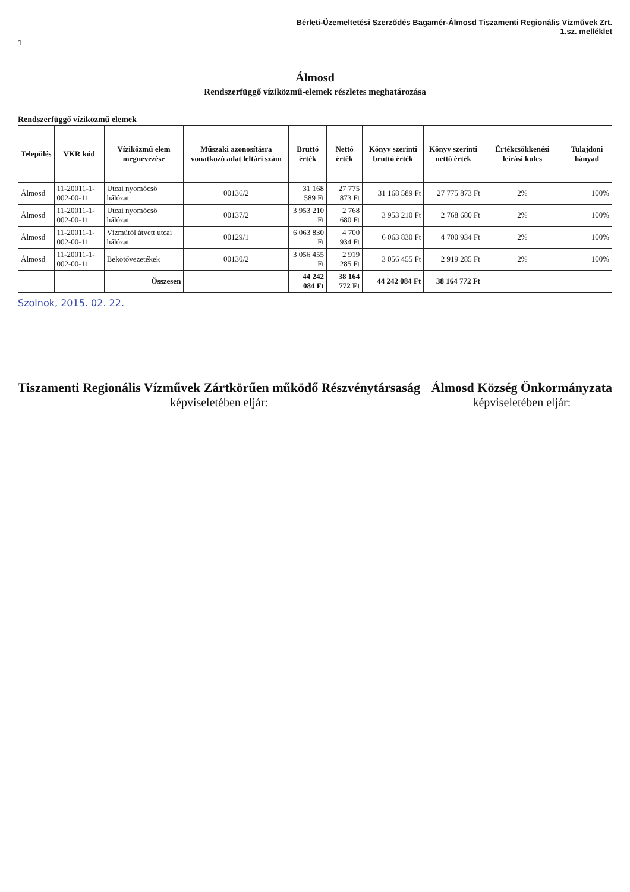Bérleti-Üzemeltetési Szerződés Bagamér-Álmosd Tiszamenti Regionális Vízművek Zrt.
1.sz. melléklet
1
Álmosd
Rendszerfüggő víziközmű-elemek részletes meghatározása
Rendszerfüggő víziközmű elemek
| Település | VKR kód | Víziközmű elem megnevezése | Műszaki azonosításra vonatkozó adat leltári szám | Bruttó érték | Nettó érték | Könyv szerinti bruttó érték | Könyv szerinti nettó érték | Értékcsökkenési leírási kulcs | Tulajdoni hányad |
| --- | --- | --- | --- | --- | --- | --- | --- | --- | --- |
| Álmosd | 11-20011-1-002-00-11 | Utcai nyomócső hálózat | 00136/2 | 31 168 589 Ft | 27 775 873 Ft | 31 168 589 Ft | 27 775 873 Ft | 2% | 100% |
| Álmosd | 11-20011-1-002-00-11 | Utcai nyomócső hálózat | 00137/2 | 3 953 210 Ft | 2 768 680 Ft | 3 953 210 Ft | 2 768 680 Ft | 2% | 100% |
| Álmosd | 11-20011-1-002-00-11 | Vízműtől átvett utcai hálózat | 00129/1 | 6 063 830 Ft | 4 700 934 Ft | 6 063 830 Ft | 4 700 934 Ft | 2% | 100% |
| Álmosd | 11-20011-1-002-00-11 | Bekötővezetékek | 00130/2 | 3 056 455 Ft | 2 919 285 Ft | 3 056 455 Ft | 2 919 285 Ft | 2% | 100% |
| | | Összesen | | 44 242 084 Ft | 38 164 772 Ft | 44 242 084 Ft | 38 164 772 Ft | | |
Szolnok, 2015. 02. 22.
Tiszamenti Regionális Vízművek Zártkörűen működő Részvénytársaság
képviseletében eljár:
Álmosd Község Önkormányzata
képviseletében eljár: